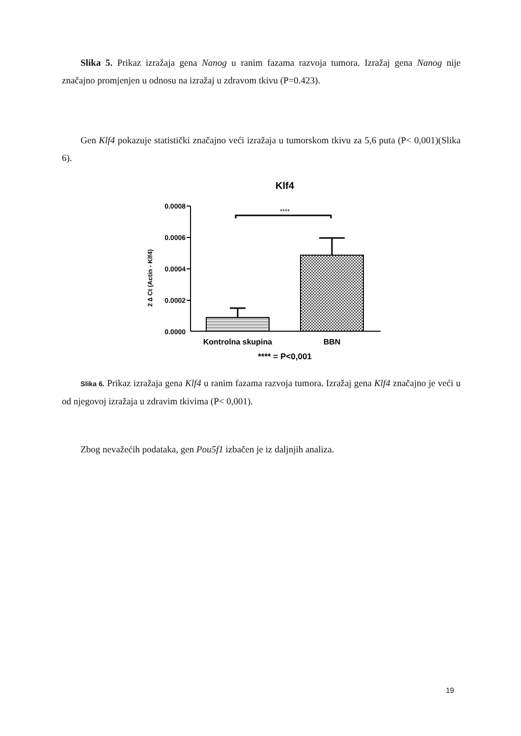Slika 5. Prikaz izražaja gena Nanog u ranim fazama razvoja tumora. Izražaj gena Nanog nije značajno promjenjen u odnosu na izražaj u zdravom tkivu (P=0.423).
Gen Klf4 pokazuje statistički značajno veći izražaja u tumorskom tkivu za 5,6 puta (P< 0,001)(Slika 6).
Klf4
0.0008
0.0006
0.0004
0.0002
0.0000
2 ∆ Ct (Actin - Klf4)
****
Kontrolna skupina
BBN
**** = P<0,001
Slika 6. Prikaz izražaja gena Klf4 u ranim fazama razvoja tumora. Izražaj gena Klf4 značajno je veći u od njegovoj izražaja u zdravim tkivima (P< 0,001).
Zbog nevažećih podataka, gen Pou5f1 izbačen je iz daljnjih analiza.
19